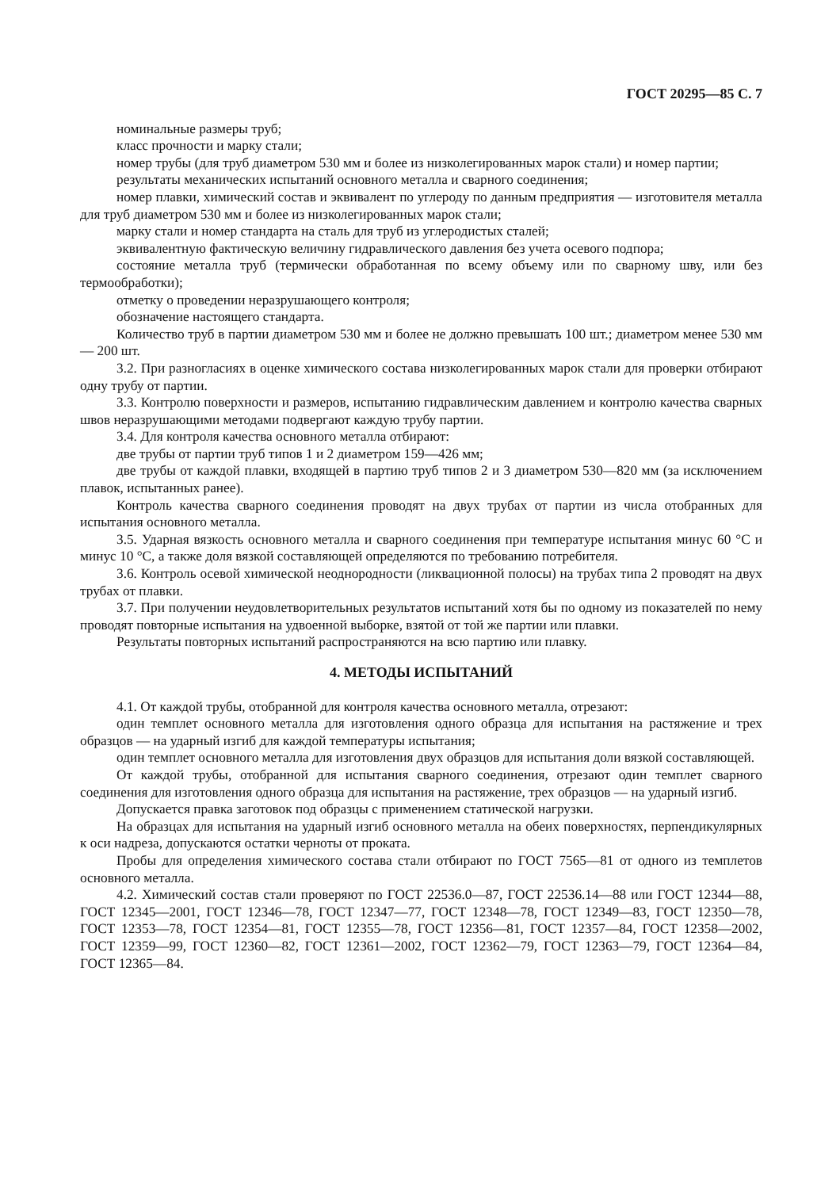ГОСТ 20295—85 С. 7
номинальные размеры труб;
класс прочности и марку стали;
номер трубы (для труб диаметром 530 мм и более из низколегированных марок стали) и номер партии;
результаты механических испытаний основного металла и сварного соединения;
номер плавки, химический состав и эквивалент по углероду по данным предприятия — изготовителя металла для труб диаметром 530 мм и более из низколегированных марок стали;
марку стали и номер стандарта на сталь для труб из углеродистых сталей;
эквивалентную фактическую величину гидравлического давления без учета осевого подпора;
состояние металла труб (термически обработанная по всему объему или по сварному шву, или без термообработки);
отметку о проведении неразрушающего контроля;
обозначение настоящего стандарта.
Количество труб в партии диаметром 530 мм и более не должно превышать 100 шт.; диаметром менее 530 мм — 200 шт.
3.2. При разногласиях в оценке химического состава низколегированных марок стали для проверки отбирают одну трубу от партии.
3.3. Контролю поверхности и размеров, испытанию гидравлическим давлением и контролю качества сварных швов неразрушающими методами подвергают каждую трубу партии.
3.4. Для контроля качества основного металла отбирают:
две трубы от партии труб типов 1 и 2 диаметром 159—426 мм;
две трубы от каждой плавки, входящей в партию труб типов 2 и 3 диаметром 530—820 мм (за исключением плавок, испытанных ранее).
Контроль качества сварного соединения проводят на двух трубах от партии из числа отобранных для испытания основного металла.
3.5. Ударная вязкость основного металла и сварного соединения при температуре испытания минус 60 °С и минус 10 °С, а также доля вязкой составляющей определяются по требованию потребителя.
3.6. Контроль осевой химической неоднородности (ликвационной полосы) на трубах типа 2 проводят на двух трубах от плавки.
3.7. При получении неудовлетворительных результатов испытаний хотя бы по одному из показателей по нему проводят повторные испытания на удвоенной выборке, взятой от той же партии или плавки.
Результаты повторных испытаний распространяются на всю партию или плавку.
4. МЕТОДЫ ИСПЫТАНИЙ
4.1. От каждой трубы, отобранной для контроля качества основного металла, отрезают:
один темплет основного металла для изготовления одного образца для испытания на растяжение и трех образцов — на ударный изгиб для каждой температуры испытания;
один темплет основного металла для изготовления двух образцов для испытания доли вязкой составляющей.
От каждой трубы, отобранной для испытания сварного соединения, отрезают один темплет сварного соединения для изготовления одного образца для испытания на растяжение, трех образцов — на ударный изгиб.
Допускается правка заготовок под образцы с применением статической нагрузки.
На образцах для испытания на ударный изгиб основного металла на обеих поверхностях, перпендикулярных к оси надреза, допускаются остатки черноты от проката.
Пробы для определения химического состава стали отбирают по ГОСТ 7565—81 от одного из темплетов основного металла.
4.2. Химический состав стали проверяют по ГОСТ 22536.0—87, ГОСТ 22536.14—88 или ГОСТ 12344—88, ГОСТ 12345—2001, ГОСТ 12346—78, ГОСТ 12347—77, ГОСТ 12348—78, ГОСТ 12349—83, ГОСТ 12350—78, ГОСТ 12353—78, ГОСТ 12354—81, ГОСТ 12355—78, ГОСТ 12356—81, ГОСТ 12357—84, ГОСТ 12358—2002, ГОСТ 12359—99, ГОСТ 12360—82, ГОСТ 12361—2002, ГОСТ 12362—79, ГОСТ 12363—79, ГОСТ 12364—84, ГОСТ 12365—84.